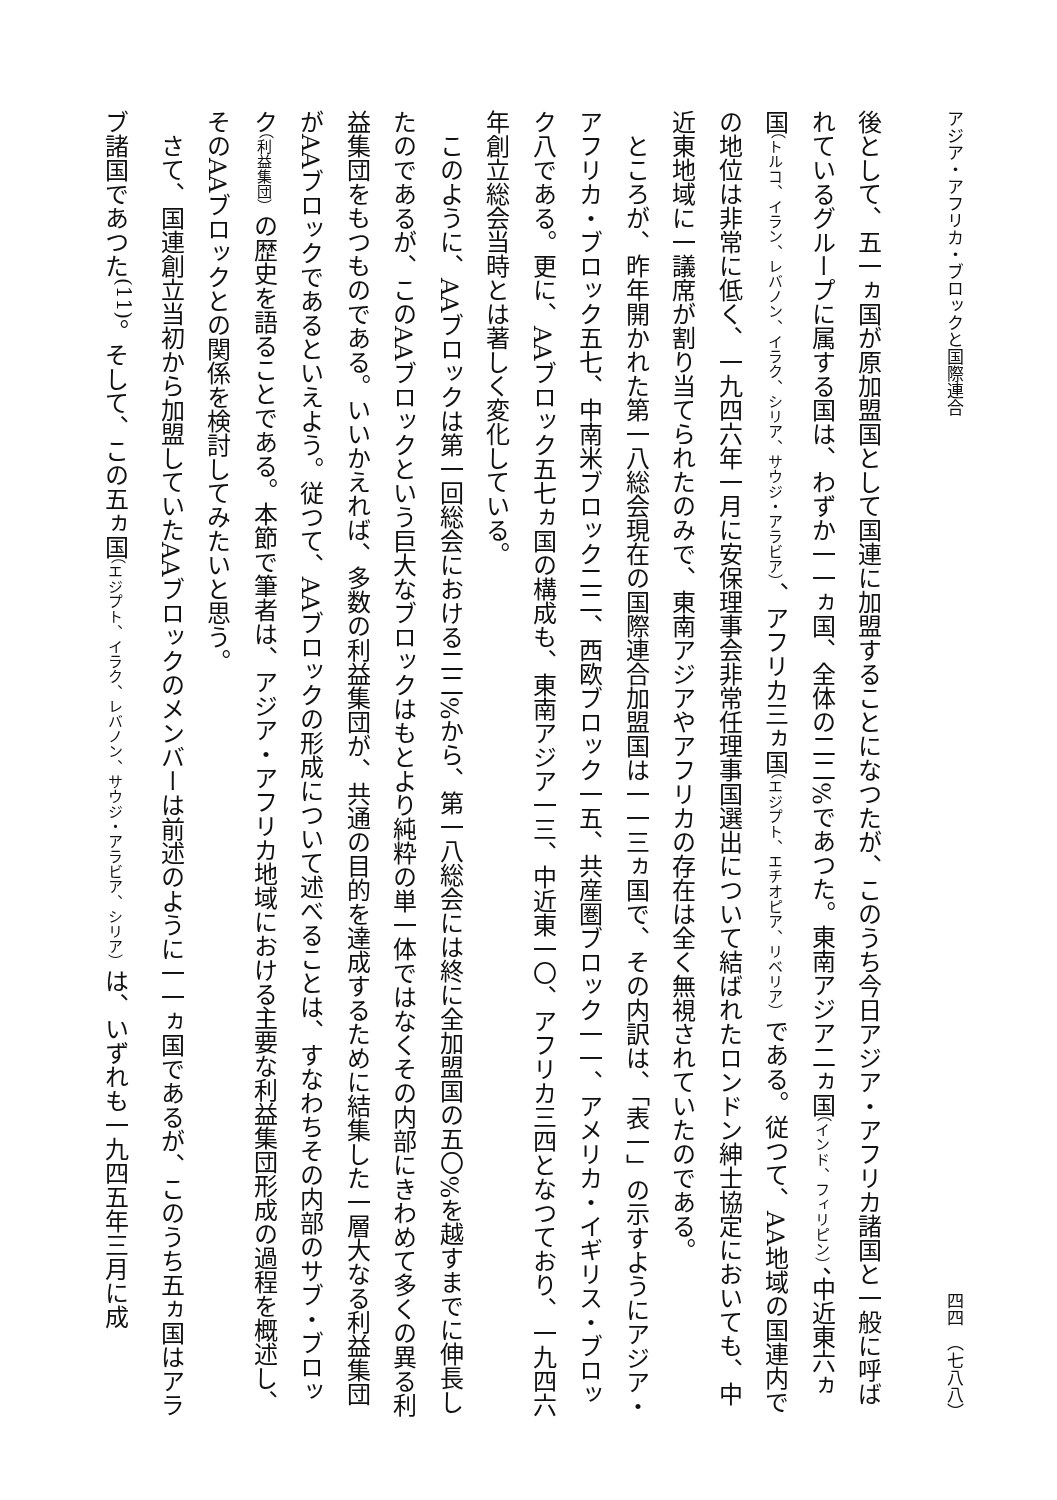アジア・アフリカ・ブロックと国際連合 四四　（七八八）
後として、五一ヵ国が原加盟国として国連に加盟することになつたが、このうち今日アジア・アフリカ諸国と一般に呼ばれているグループに属する国は、わずか一一ヵ国、全体の二二%であつた。東南アジア二ヵ国（インド、フィリピン）、中近東六ヵ国（トルコ、イラン、レバノン、イラク、シリア、サウジ・アラビア）、アフリカ三ヵ国（エジプト、エチオピア、リベリア）である。従つて、AA地域の国連内での地位は非常に低く、一九四六年一月に安保理事会非常任理事国選出について結ばれたロンドン紳士協定においても、中近東地域に一議席が割り当てられたのみで、東南アジアやアフリカの存在は全く無視されていたのである。
ところが、昨年開かれた第一八総会現在の国際連合加盟国は一一三ヵ国で、その内訳は、「表一」の示すようにアジア・アフリカ・ブロック五七、中南米ブロック二二、西欧ブロック一五、共産圏ブロック一一、アメリカ・イギリス・ブロック八である。更に、AAブロック五七ヵ国の構成も、東南アジア一三、中近東一〇、アフリカ三四となつており、一九四六年創立総会当時とは著しく変化している。
このように、AAブロックは第一回総会における二二%から、第一八総会には終に全加盟国の五〇%を越すまでに伸長したのであるが、このAAブロックという巨大なブロックはもとより純粋の単一体ではなくその内部にきわめて多くの異る利益集団をもつものである。いいかえれば、多数の利益集団が、共通の目的を達成するために結集した一層大なる利益集団がAAブロックであるといえよう。従つて、AAブロックの形成について述べることは、すなわちその内部のサブ・ブロック（利益集団）の歴史を語ることである。本節で筆者は、アジア・アフリカ地域における主要な利益集団形成の過程を概述し、そのAAブロックとの関係を検討してみたいと思う。
さて、国連創立当初から加盟していたAAブロックのメンバーは前述のように一一ヵ国であるが、このうち五ヵ国はアラブ諸国であつた<sup>(11)</sup>。そして、この五ヵ国（エジプト、イラク、レバノン、サウジ・アラビア、シリア）は、いずれも一九四五年三月に成